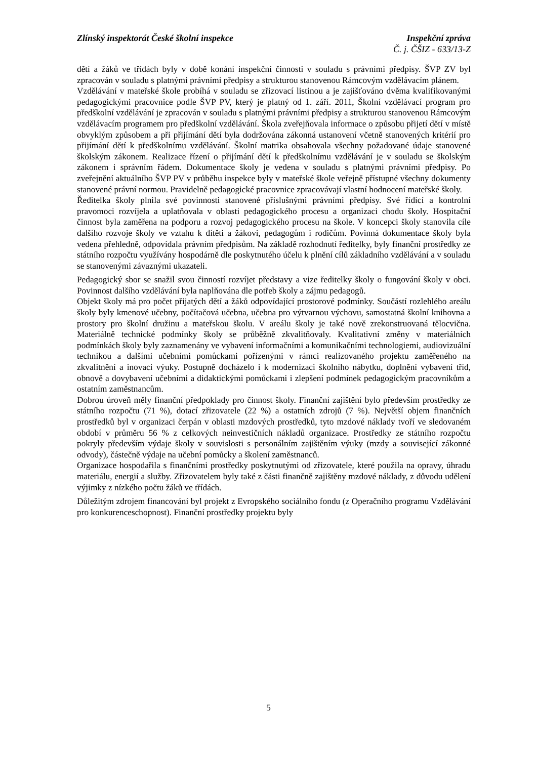Inspekční zpráva
Č. j. ČŠIZ - 633/13-Z Zlínský inspektorát České školní inspekce
dětí a žáků ve třídách byly v době konání inspekční činnosti v souladu s právními předpisy. ŠVP ZV byl zpracován v souladu s platnými právními předpisy a strukturou stanovenou Rámcovým vzdělávacím plánem.
Vzdělávání v mateřské škole probíhá v souladu se zřizovací listinou a je zajišťováno dvěma kvalifikovanými pedagogickými pracovnice podle ŠVP PV, který je platný od 1. září. 2011, Školní vzdělávací program pro předškolní vzdělávání je zpracován v souladu s platnými právními předpisy a strukturou stanovenou Rámcovým vzdělávacím programem pro předškolní vzdělávání. Škola zveřejňovala informace o způsobu přijetí dětí v místě obvyklým způsobem a při přijímání dětí byla dodržována zákonná ustanovení včetně stanovených kritérií pro přijímání dětí k předškolnímu vzdělávání. Školní matrika obsahovala všechny požadované údaje stanovené školským zákonem. Realizace řízení o přijímání dětí k předškolnímu vzdělávání je v souladu se školským zákonem i správním řádem. Dokumentace školy je vedena v souladu s platnými právními předpisy. Po zveřejnění aktuálního ŠVP PV v průběhu inspekce byly v mateřské škole veřejně přístupné všechny dokumenty stanovené právní normou. Pravidelně pedagogické pracovnice zpracovávají vlastní hodnocení mateřské školy.
Ředitelka školy plnila své povinnosti stanovené příslušnými právními předpisy. Své řídící a kontrolní pravomoci rozvíjela a uplatňovala v oblasti pedagogického procesu a organizaci chodu školy. Hospitační činnost byla zaměřena na podporu a rozvoj pedagogického procesu na škole. V koncepci školy stanovila cíle dalšího rozvoje školy ve vztahu k dítěti a žákovi, pedagogům i rodičům. Povinná dokumentace školy byla vedena přehledně, odpovídala právním předpisům. Na základě rozhodnutí ředitelky, byly finanční prostředky ze státního rozpočtu využívány hospodárně dle poskytnutého účelu k plnění cílů základního vzdělávání a v souladu se stanovenými závaznými ukazateli.
Pedagogický sbor se snažil svou činností rozvíjet představy a vize ředitelky školy o fungování školy v obci. Povinnost dalšího vzdělávání byla naplňována dle potřeb školy a zájmu pedagogů.
Objekt školy má pro počet přijatých dětí a žáků odpovídající prostorové podmínky. Součástí rozlehlého areálu školy byly kmenové učebny, počítačová učebna, učebna pro výtvarnou výchovu, samostatná školní knihovna a prostory pro školní družinu a mateřskou školu. V areálu školy je také nově zrekonstruovaná tělocvična. Materiálně technické podmínky školy se průběžně zkvalitňovaly. Kvalitativní změny v materiálních podmínkách školy byly zaznamenány ve vybavení informačními a komunikačními technologiemi, audiovizuální technikou a dalšími učebními pomůckami pořízenými v rámci realizovaného projektu zaměřeného na zkvalitnění a inovaci výuky. Postupně docházelo i k modernizaci školního nábytku, doplnění vybavení tříd, obnově a dovybavení učebními a didaktickými pomůckami i zlepšení podmínek pedagogickým pracovníkům a ostatním zaměstnancům.
Dobrou úroveň měly finanční předpoklady pro činnost školy. Finanční zajištění bylo především prostředky ze státního rozpočtu (71 %), dotací zřizovatele (22 %) a ostatních zdrojů (7 %). Největší objem finančních prostředků byl v organizaci čerpán v oblasti mzdových prostředků, tyto mzdové náklady tvoří ve sledovaném období v průměru 56 % z celkových neinvestičních nákladů organizace. Prostředky ze státního rozpočtu pokryly především výdaje školy v souvislosti s personálním zajištěním výuky (mzdy a související zákonné odvody), částečně výdaje na učební pomůcky a školení zaměstnanců.
Organizace hospodařila s finančními prostředky poskytnutými od zřizovatele, které použila na opravy, úhradu materiálu, energií a služby. Zřizovatelem byly také z části finančně zajištěny mzdové náklady, z důvodu udělení výjimky z nízkého počtu žáků ve třídách.
Důležitým zdrojem financování byl projekt z Evropského sociálního fondu (z Operačního programu Vzdělávání pro konkurenceschopnost). Finanční prostředky projektu byly
5